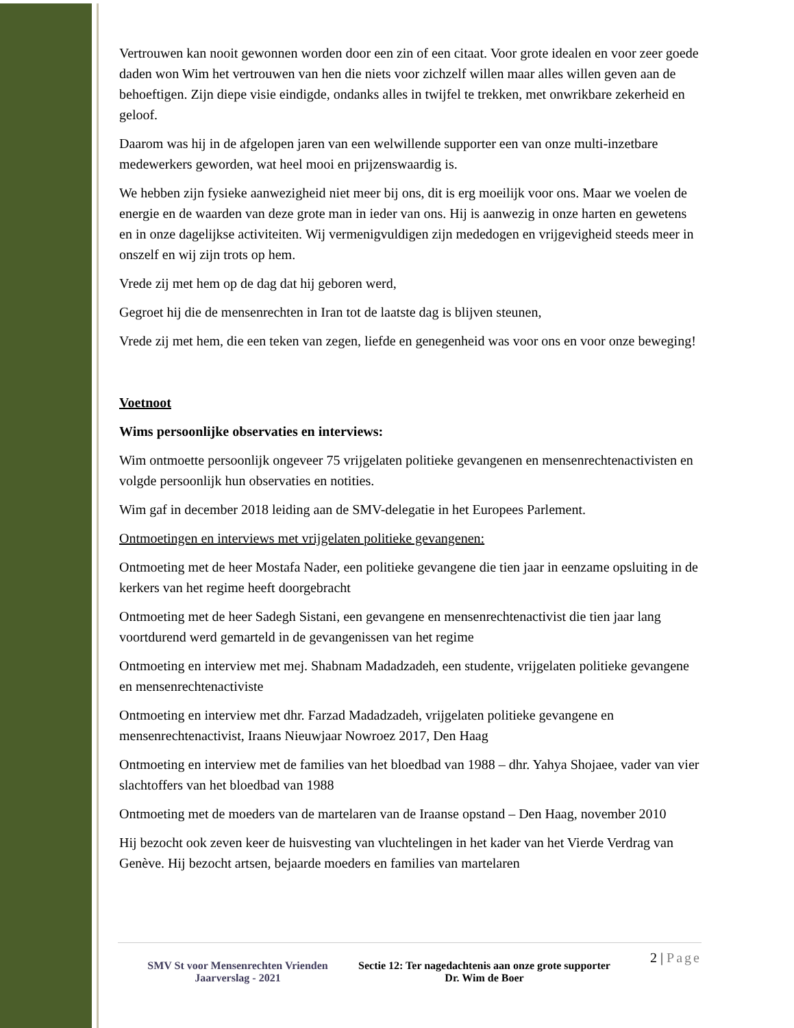Vertrouwen kan nooit gewonnen worden door een zin of een citaat. Voor grote idealen en voor zeer goede daden won Wim het vertrouwen van hen die niets voor zichzelf willen maar alles willen geven aan de behoeftigen. Zijn diepe visie eindigde, ondanks alles in twijfel te trekken, met onwrikbare zekerheid en geloof.
Daarom was hij in de afgelopen jaren van een welwillende supporter een van onze multi-inzetbare medewerkers geworden, wat heel mooi en prijzenswaardig is.
We hebben zijn fysieke aanwezigheid niet meer bij ons, dit is erg moeilijk voor ons. Maar we voelen de energie en de waarden van deze grote man in ieder van ons. Hij is aanwezig in onze harten en gewetens en in onze dagelijkse activiteiten. Wij vermenigvuldigen zijn mededogen en vrijgevigheid steeds meer in onszelf en wij zijn trots op hem.
Vrede zij met hem op de dag dat hij geboren werd,
Gegroet hij die de mensenrechten in Iran tot de laatste dag is blijven steunen,
Vrede zij met hem, die een teken van zegen, liefde en genegenheid was voor ons en voor onze beweging!
Voetnoot
Wims persoonlijke observaties en interviews:
Wim ontmoette persoonlijk ongeveer 75 vrijgelaten politieke gevangenen en mensenrechtenactivisten en volgde persoonlijk hun observaties en notities.
Wim gaf in december 2018 leiding aan de SMV-delegatie in het Europees Parlement.
Ontmoetingen en interviews met vrijgelaten politieke gevangenen:
Ontmoeting met de heer Mostafa Nader, een politieke gevangene die tien jaar in eenzame opsluiting in de kerkers van het regime heeft doorgebracht
Ontmoeting met de heer Sadegh Sistani, een gevangene en mensenrechtenactivist die tien jaar lang voortdurend werd gemarteld in de gevangenissen van het regime
Ontmoeting en interview met mej. Shabnam Madadzadeh, een studente, vrijgelaten politieke gevangene en mensenrechtenactiviste
Ontmoeting en interview met dhr. Farzad Madadzadeh, vrijgelaten politieke gevangene en mensenrechtenactivist, Iraans Nieuwjaar Nowroez 2017, Den Haag
Ontmoeting en interview met de families van het bloedbad van 1988 – dhr. Yahya Shojaee, vader van vier slachtoffers van het bloedbad van 1988
Ontmoeting met de moeders van de martelaren van de Iraanse opstand – Den Haag, november 2010
Hij bezocht ook zeven keer de huisvesting van vluchtelingen in het kader van het Vierde Verdrag van Genève. Hij bezocht artsen, bejaarde moeders en families van martelaren
SMV St voor Mensenrechten Vrienden
Jaarverslag - 2021
Sectie 12: Ter nagedachtenis aan onze grote supporter Dr. Wim de Boer
2 | Page